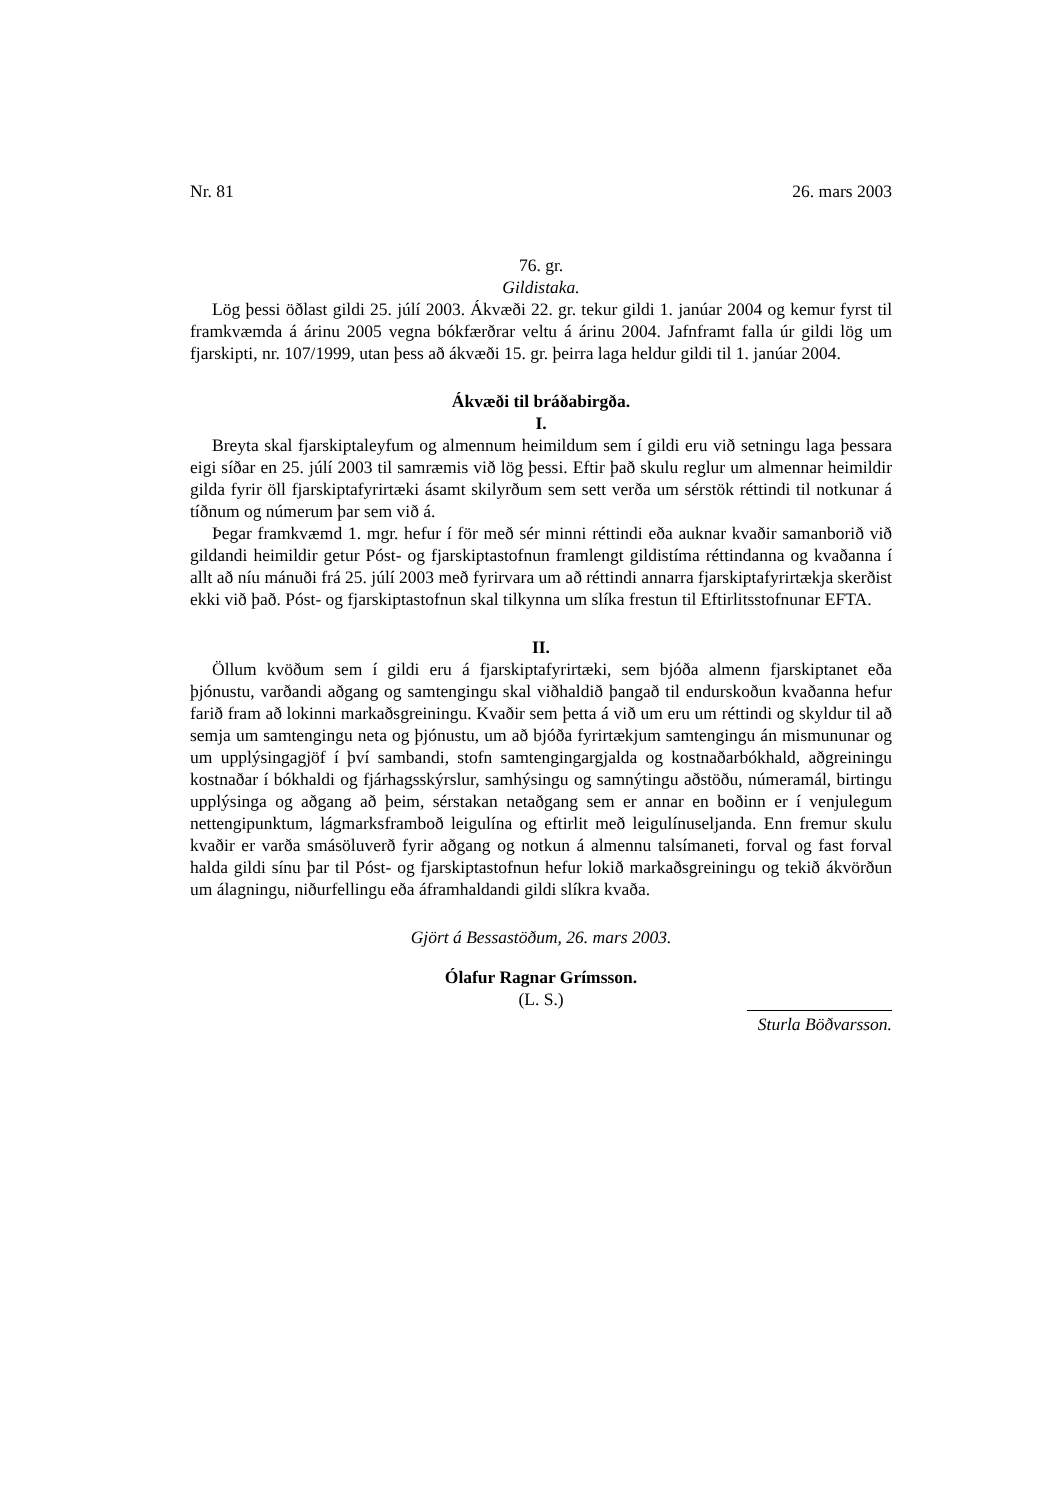Nr. 81 26. mars 2003
76. gr.
Gildistaka.
Lög þessi öðlast gildi 25. júlí 2003. Ákvæði 22. gr. tekur gildi 1. janúar 2004 og kemur fyrst til framkvæmda á árinu 2005 vegna bókfærðrar veltu á árinu 2004. Jafnframt falla úr gildi lög um fjarskipti, nr. 107/1999, utan þess að ákvæði 15. gr. þeirra laga heldur gildi til 1. janúar 2004.
Ákvæði til bráðabirgða.
I.
Breyta skal fjarskiptaleyfum og almennum heimildum sem í gildi eru við setningu laga þessara eigi síðar en 25. júlí 2003 til samræmis við lög þessi. Eftir það skulu reglur um almennar heimildir gilda fyrir öll fjarskiptafyrirtæki ásamt skilyrðum sem sett verða um sérstök réttindi til notkunar á tíðnum og númerum þar sem við á.
Þegar framkvæmd 1. mgr. hefur í för með sér minni réttindi eða auknar kvaðir samanborið við gildandi heimildir getur Póst- og fjarskiptastofnun framlengt gildistíma réttindanna og kvaðanna í allt að níu mánuði frá 25. júlí 2003 með fyrirvara um að réttindi annarra fjarskiptafyrirtækja skerðist ekki við það. Póst- og fjarskiptastofnun skal tilkynna um slíka frestun til Eftirlitsstofnunar EFTA.
II.
Öllum kvöðum sem í gildi eru á fjarskiptafyrirtæki, sem bjóða almenn fjarskiptanet eða þjónustu, varðandi aðgang og samtengingu skal viðhaldið þangað til endurskoðun kvaðanna hefur farið fram að lokinni markaðsgreiningu. Kvaðir sem þetta á við um eru um réttindi og skyldur til að semja um samtengingu neta og þjónustu, um að bjóða fyrirtækjum samtengingu án mismununar og um upplýsingagjöf í því sambandi, stofn samtengingargjalda og kostnaðarbókhald, aðgreiningu kostnaðar í bókhaldi og fjárhagsskýrslur, samhýsingu og samnýtingu aðstöðu, númeramál, birtingu upplýsinga og aðgang að þeim, sérstakan netaðgang sem er annar en boðinn er í venjulegum nettengipunktum, lágmarksframboð leigulína og eftirlit með leigulínuseljanda. Enn fremur skulu kvaðir er varða smásöluverð fyrir aðgang og notkun á almennu talsímaneti, forval og fast forval halda gildi sínu þar til Póst- og fjarskiptastofnun hefur lokið markaðsgreiningu og tekið ákvörðun um álagningu, niðurfellingu eða áframhaldandi gildi slíkra kvaða.
Gjört á Bessastöðum, 26. mars 2003.
Ólafur Ragnar Grímsson.
(L. S.)
Sturla Böðvarsson.